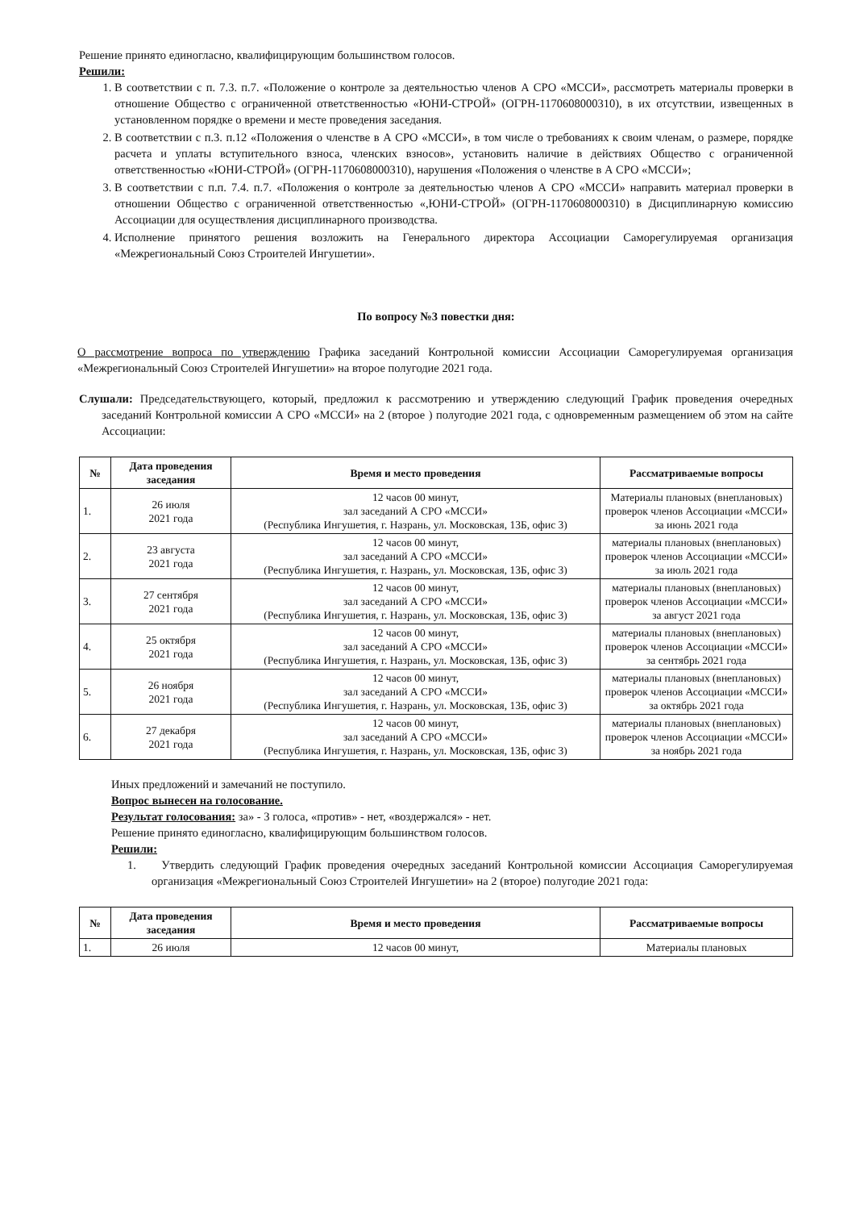Решение принято единогласно, квалифицирующим большинством голосов.
Решили:
1. В соответствии с п. 7.3. п.7. «Положение о контроле за деятельностью членов А СРО «МССИ», рассмотреть материалы проверки в отношение Общество с ограниченной ответственностью «ЮНИ-СТРОЙ» (ОГРН-1170608000310), в их отсутствии, извещенных в установленном порядке о времени и месте проведения заседания.
2. В соответствии с п.3. п.12 «Положения о членстве в А СРО «МССИ», в том числе о требованиях к своим членам, о размере, порядке расчета и уплаты вступительного взноса, членских взносов», установить наличие в действиях Общество с ограниченной ответственностью «ЮНИ-СТРОЙ» (ОГРН-1170608000310), нарушения «Положения о членстве в А СРО «МССИ»;
3. В соответствии с п.п. 7.4. п.7. «Положения о контроле за деятельностью членов А СРО «МССИ» направить материал проверки в отношении Общество с ограниченной ответственностью «,ЮНИ-СТРОЙ» (ОГРН-1170608000310) в Дисциплинарную комиссию Ассоциации для осуществления дисциплинарного производства.
4. Исполнение принятого решения возложить на Генерального директора Ассоциации Саморегулируемая организация «Межрегиональный Союз Строителей Ингушетии».
По вопросу №3 повестки дня:
О рассмотрение вопроса по утверждению Графика заседаний Контрольной комиссии Ассоциации Саморегулируемая организация «Межрегиональный Союз Строителей Ингушетии» на второе полугодие 2021 года.
Слушали: Председательствующего, который, предложил к рассмотрению и утверждению следующий График проведения очередных заседаний Контрольной комиссии А СРО «МССИ» на 2 (второе ) полугодие 2021 года, с одновременным размещением об этом на сайте Ассоциации:
| № | Дата проведения заседания | Время и место проведения | Рассматриваемые вопросы |
| --- | --- | --- | --- |
| 1. | 26 июля 2021 года | 12 часов 00 минут, зал заседаний А СРО «МССИ» (Республика Ингушетия, г. Назрань, ул. Московская, 13Б, офис 3) | Материалы плановых (внеплановых) проверок членов Ассоциации «МССИ» за июнь 2021 года |
| 2. | 23 августа 2021 года | 12 часов 00 минут, зал заседаний А СРО «МССИ» (Республика Ингушетия, г. Назрань, ул. Московская, 13Б, офис 3) | материалы плановых (внеплановых) проверок членов Ассоциации «МССИ» за июль 2021 года |
| 3. | 27 сентября 2021 года | 12 часов 00 минут, зал заседаний А СРО «МССИ» (Республика Ингушетия, г. Назрань, ул. Московская, 13Б, офис 3) | материалы плановых (внеплановых) проверок членов Ассоциации «МССИ» за август 2021 года |
| 4. | 25 октября 2021 года | 12 часов 00 минут, зал заседаний А СРО «МССИ» (Республика Ингушетия, г. Назрань, ул. Московская, 13Б, офис 3) | материалы плановых (внеплановых) проверок членов Ассоциации «МССИ» за сентябрь 2021 года |
| 5. | 26 ноября 2021 года | 12 часов 00 минут, зал заседаний А СРО «МССИ» (Республика Ингушетия, г. Назрань, ул. Московская, 13Б, офис 3) | материалы плановых (внеплановых) проверок членов Ассоциации «МССИ» за октябрь 2021 года |
| 6. | 27 декабря 2021 года | 12 часов 00 минут, зал заседаний А СРО «МССИ» (Республика Ингушетия, г. Назрань, ул. Московская, 13Б, офис 3) | материалы плановых (внеплановых) проверок членов Ассоциации «МССИ» за ноябрь 2021 года |
Иных предложений и замечаний не поступило.
Вопрос вынесен на голосование.
Результат голосования: за» - 3 голоса, «против» - нет, «воздержался» - нет.
Решение принято единогласно, квалифицирующим большинством голосов.
Решили:
1. Утвердить следующий График проведения очередных заседаний Контрольной комиссии Ассоциация Саморегулируемая организация «Межрегиональный Союз Строителей Ингушетии» на 2 (второе) полугодие 2021 года:
| № | Дата проведения заседания | Время и место проведения | Рассматриваемые вопросы |
| --- | --- | --- | --- |
| 1. | 26 июля | 12 часов 00 минут, | Материалы плановых |